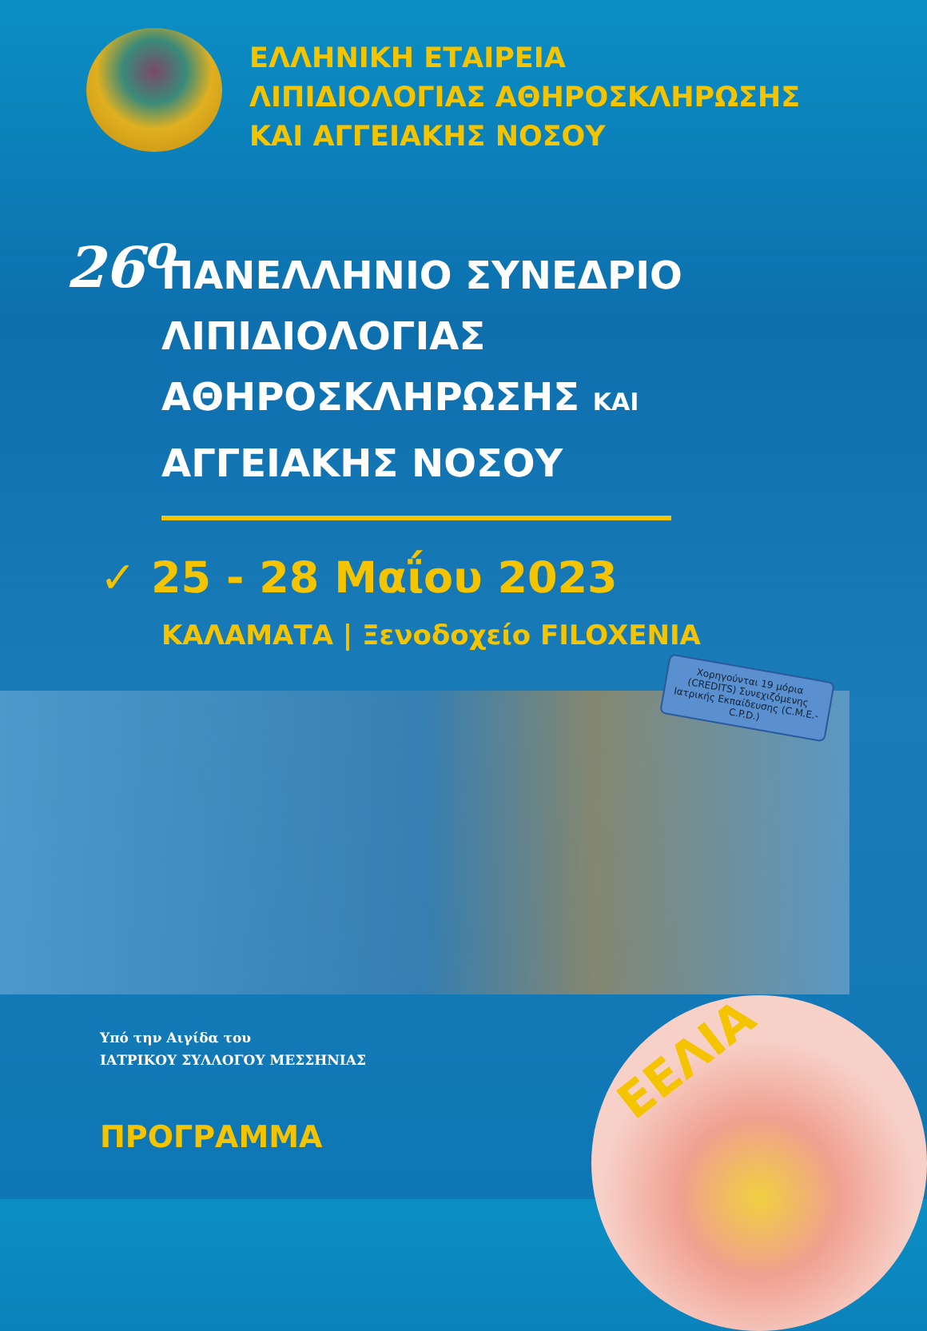ΕΛΛΗΝΙΚΗ ΕΤΑΙΡΕΙΑ
ΛΙΠΙΔΙΟΛΟΓΙΑΣ ΑΘΗΡΟΣΚΛΗΡΩΣΗΣ
ΚΑΙ ΑΓΓΕΙΑΚΗΣ ΝΟΣΟΥ
26<sup>ο</sup>
ΠΑΝΕΛΛΗΝΙΟ ΣΥΝΕΔΡΙΟ
ΛΙΠΙΔΙΟΛΟΓΙΑΣ
ΑΘΗΡΟΣΚΛΗΡΩΣΗΣ ΚΑΙ
ΑΓΓΕΙΑΚΗΣ ΝΟΣΟΥ
✓ 25 - 28 Μαΐου 2023
ΚΑΛΑΜΑΤΑ | Ξενοδοχείο FILOXENIA
Χορηγούνται 19 μόρια (CREDITS) Συνεχιζόμενης Ιατρικής Εκπαίδευσης (C.M.E.-C.P.D.)
Υπό την Αιγίδα του
ΙΑΤΡΙΚΟΥ ΣΥΛΛΟΓΟΥ ΜΕΣΣΗΝΙΑΣ
ΠΡΟΓΡΑΜΜΑ
ΕΕΛΙΑ